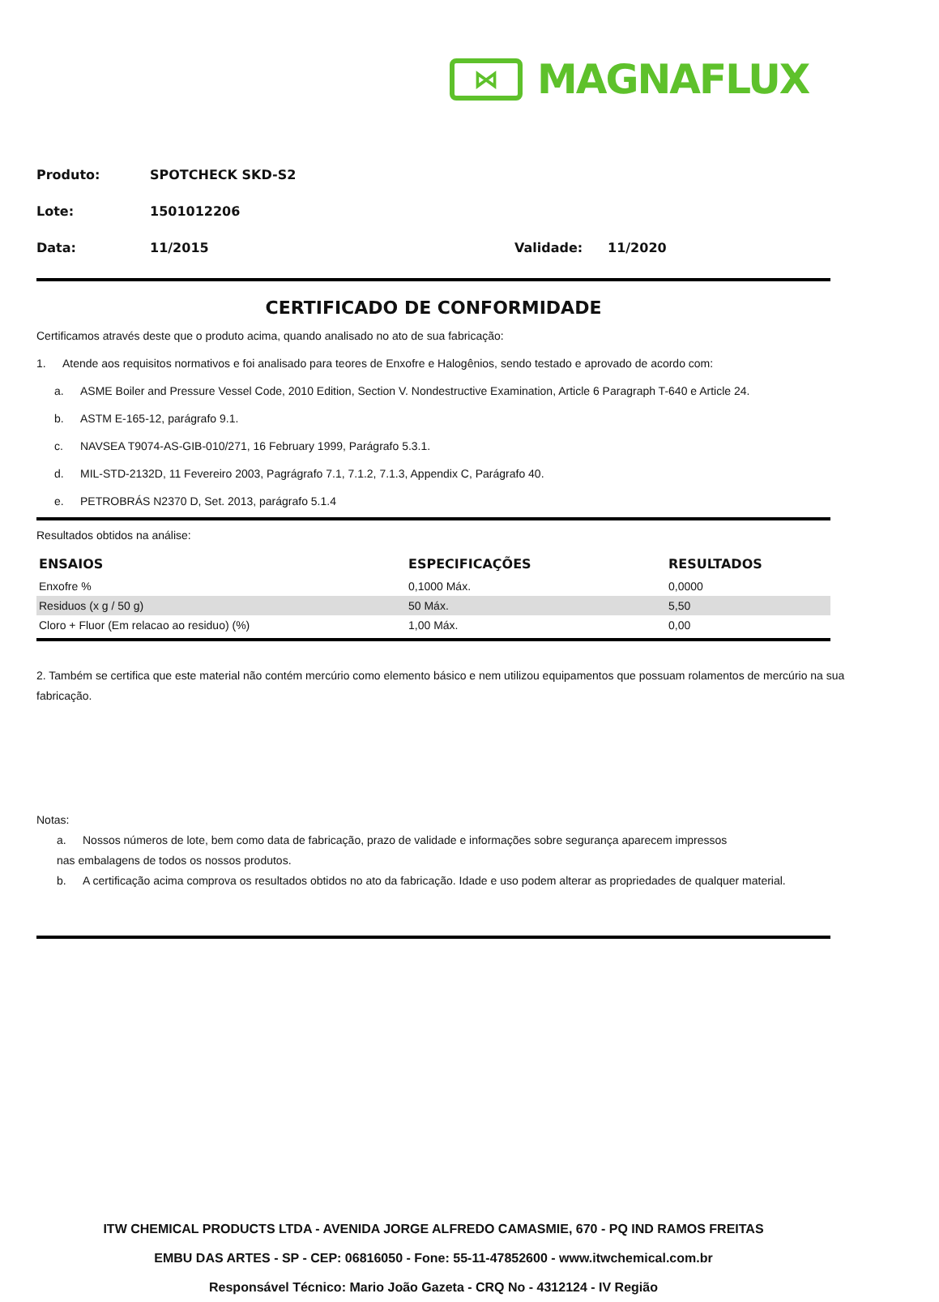⋈
MAGNAFLUX
Produto: SPOTCHECK SKD-S2
Lote: 1501012206
Data: 11/2015 Validade: 11/2020
CERTIFICADO DE CONFORMIDADE
Certificamos através deste que o produto acima, quando analisado no ato de sua fabricação:
1. Atende aos requisitos normativos e foi analisado para teores de Enxofre e Halogênios, sendo testado e aprovado de acordo com:
a. ASME Boiler and Pressure Vessel Code, 2010 Edition, Section V. Nondestructive Examination, Article 6 Paragraph T-640 e Article 24.
b. ASTM E-165-12, parágrafo 9.1.
c. NAVSEA T9074-AS-GIB-010/271, 16 February 1999, Parágrafo 5.3.1.
d. MIL-STD-2132D, 11 Fevereiro 2003, Pagrágrafo 7.1, 7.1.2, 7.1.3, Appendix C, Parágrafo 40.
e. PETROBRÁS N2370 D, Set. 2013, parágrafo 5.1.4
Resultados obtidos na análise:
| ENSAIOS | ESPECIFICAÇÕES | RESULTADOS |
| --- | --- | --- |
| Enxofre % | 0,1000 Máx. | 0,0000 |
| Residuos (x g / 50 g) | 50 Máx. | 5,50 |
| Cloro + Fluor (Em relacao ao residuo) (%) | 1,00 Máx. | 0,00 |
2. Também se certifica que este material não contém mercúrio como elemento básico e nem utilizou equipamentos que possuam rolamentos de mercúrio na sua fabricação.
Notas:
a. Nossos números de lote, bem como data de fabricação, prazo de validade e informações sobre segurança aparecem impressos
nas embalagens de todos os nossos produtos.
b. A certificação acima comprova os resultados obtidos no ato da fabricação. Idade e uso podem alterar as propriedades de qualquer material.
ITW CHEMICAL PRODUCTS LTDA - AVENIDA JORGE ALFREDO CAMASMIE, 670 - PQ IND RAMOS FREITAS
EMBU DAS ARTES - SP - CEP: 06816050 - Fone: 55-11-47852600 - www.itwchemical.com.br
Responsável Técnico: Mario João Gazeta - CRQ No - 4312124 - IV Região